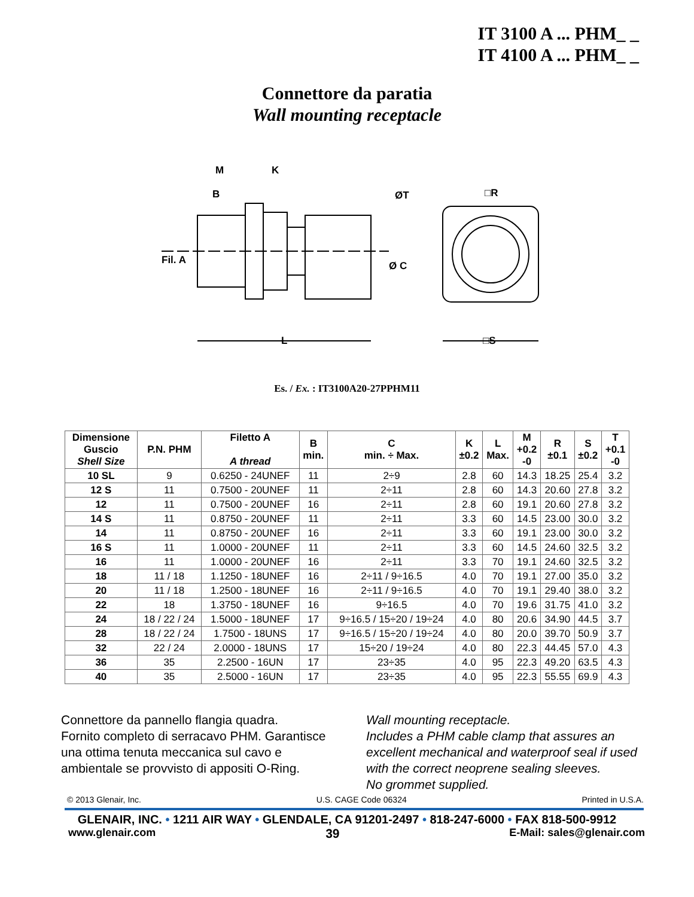IT 3100 A ... PHM_ _
IT 4100 A ... PHM_ _
Connettore da paratia
Wall mounting receptacle
M
K
B
ØT
□R
Fil. A
Ø C
L
□S
Es. / Ex. : IT3100A20-27PPHM11
| Dimensione Guscio Shell Size | P.N. PHM | Filetto A A thread | B min. | C min. ÷ Max. | K ±0.2 | L Max. | M +0.2 -0 | R ±0.1 | S ±0.2 | T +0.1 -0 |
| --- | --- | --- | --- | --- | --- | --- | --- | --- | --- | --- |
| 10 SL | 9 | 0.6250 - 24UNEF | 11 | 2÷9 | 2.8 | 60 | 14.3 | 18.25 | 25.4 | 3.2 |
| 12 S | 11 | 0.7500 - 20UNEF | 11 | 2÷11 | 2.8 | 60 | 14.3 | 20.60 | 27.8 | 3.2 |
| 12 | 11 | 0.7500 - 20UNEF | 16 | 2÷11 | 2.8 | 60 | 19.1 | 20.60 | 27.8 | 3.2 |
| 14 S | 11 | 0.8750 - 20UNEF | 11 | 2÷11 | 3.3 | 60 | 14.5 | 23.00 | 30.0 | 3.2 |
| 14 | 11 | 0.8750 - 20UNEF | 16 | 2÷11 | 3.3 | 60 | 19.1 | 23.00 | 30.0 | 3.2 |
| 16 S | 11 | 1.0000 - 20UNEF | 11 | 2÷11 | 3.3 | 60 | 14.5 | 24.60 | 32.5 | 3.2 |
| 16 | 11 | 1.0000 - 20UNEF | 16 | 2÷11 | 3.3 | 70 | 19.1 | 24.60 | 32.5 | 3.2 |
| 18 | 11 / 18 | 1.1250 - 18UNEF | 16 | 2÷11 / 9÷16.5 | 4.0 | 70 | 19.1 | 27.00 | 35.0 | 3.2 |
| 20 | 11 / 18 | 1.2500 - 18UNEF | 16 | 2÷11 / 9÷16.5 | 4.0 | 70 | 19.1 | 29.40 | 38.0 | 3.2 |
| 22 | 18 | 1.3750 - 18UNEF | 16 | 9÷16.5 | 4.0 | 70 | 19.6 | 31.75 | 41.0 | 3.2 |
| 24 | 18 / 22 / 24 | 1.5000 - 18UNEF | 17 | 9÷16.5 / 15÷20 / 19÷24 | 4.0 | 80 | 20.6 | 34.90 | 44.5 | 3.7 |
| 28 | 18 / 22 / 24 | 1.7500 - 18UNS | 17 | 9÷16.5 / 15÷20 / 19÷24 | 4.0 | 80 | 20.0 | 39.70 | 50.9 | 3.7 |
| 32 | 22 / 24 | 2.0000 - 18UNS | 17 | 15÷20 / 19÷24 | 4.0 | 80 | 22.3 | 44.45 | 57.0 | 4.3 |
| 36 | 35 | 2.2500 - 16UN | 17 | 23÷35 | 4.0 | 95 | 22.3 | 49.20 | 63.5 | 4.3 |
| 40 | 35 | 2.5000 - 16UN | 17 | 23÷35 | 4.0 | 95 | 22.3 | 55.55 | 69.9 | 4.3 |
Connettore da pannello flangia quadra.
Fornito completo di serracavo PHM. Garantisce una ottima tenuta meccanica sul cavo e ambientale se provvisto di appositi O-Ring.
Wall mounting receptacle.
Includes a PHM cable clamp that assures an excellent mechanical and waterproof seal if used with the correct neoprene sealing sleeves.
No grommet supplied.
© 2013 Glenair, Inc. U.S. CAGE Code 06324 Printed in U.S.A.
GLENAIR, INC. • 1211 AIR WAY • GLENDALE, CA 91201-2497 • 818-247-6000 • FAX 818-500-9912
www.glenair.com 39 E-Mail: sales@glenair.com